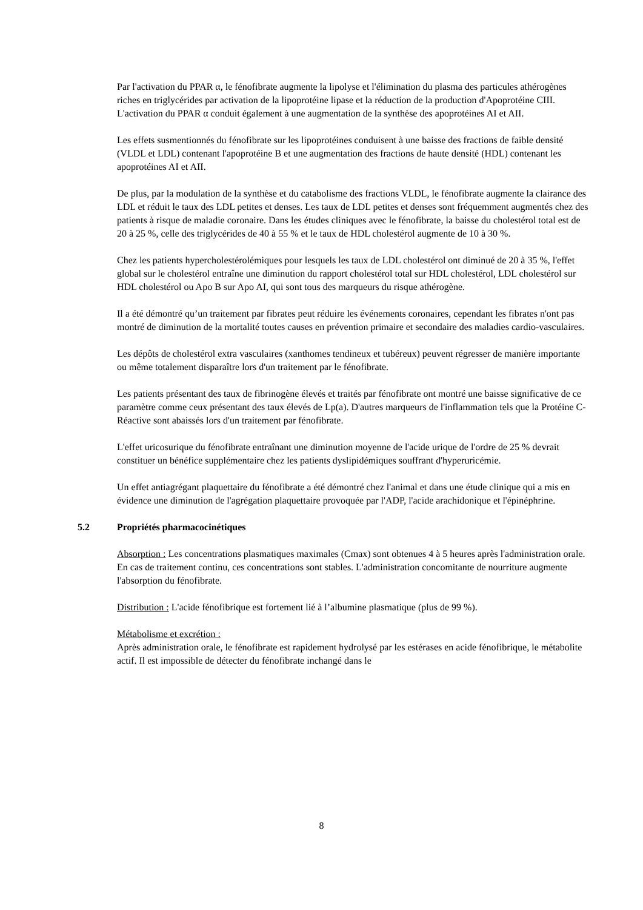Par l'activation du PPAR α, le fénofibrate augmente la lipolyse et l'élimination du plasma des particules athérogènes riches en triglycérides par activation de la lipoprotéine lipase et la réduction de la production d'Apoprotéine CIII. L'activation du PPAR α conduit également à une augmentation de la synthèse des apoprotéines AI et AII.
Les effets susmentionnés du fénofibrate sur les lipoprotéines conduisent à une baisse des fractions de faible densité (VLDL et LDL) contenant l'apoprotéine B et une augmentation des fractions de haute densité (HDL) contenant les apoprotéines AI et AII.
De plus, par la modulation de la synthèse et du catabolisme des fractions VLDL, le fénofibrate augmente la clairance des LDL et réduit le taux des LDL petites et denses. Les taux de LDL petites et denses sont fréquemment augmentés chez des patients à risque de maladie coronaire. Dans les études cliniques avec le fénofibrate, la baisse du cholestérol total est de 20 à 25 %, celle des triglycérides de 40 à 55 % et le taux de HDL cholestérol augmente de 10 à 30 %.
Chez les patients hypercholestérolémiques pour lesquels les taux de LDL cholestérol ont diminué de 20 à 35 %, l'effet global sur le cholestérol entraîne une diminution du rapport cholestérol total sur HDL cholestérol, LDL cholestérol sur HDL cholestérol ou Apo B sur Apo AI, qui sont tous des marqueurs du risque athérogène.
Il a été démontré qu’un traitement par fibrates peut réduire les événements coronaires, cependant les fibrates n'ont pas montré de diminution de la mortalité toutes causes en prévention primaire et secondaire des maladies cardio-vasculaires.
Les dépôts de cholestérol extra vasculaires (xanthomes tendineux et tubéreux) peuvent régresser de manière importante ou même totalement disparaître lors d'un traitement par le fénofibrate.
Les patients présentant des taux de fibrinogène élevés et traités par fénofibrate ont montré une baisse significative de ce paramètre comme ceux présentant des taux élevés de Lp(a). D'autres marqueurs de l'inflammation tels que la Protéine C-Réactive sont abaissés lors d'un traitement par fénofibrate.
L'effet uricosurique du fénofibrate entraînant une diminution moyenne de l'acide urique de l'ordre de 25 % devrait constituer un bénéfice supplémentaire chez les patients dyslipidémiques souffrant d'hyperuricémie.
Un effet antiagrégant plaquettaire du fénofibrate a été démontré chez l'animal et dans une étude clinique qui a mis en évidence une diminution de l'agrégation plaquettaire provoquée par l'ADP, l'acide arachidonique et l'épinéphrine.
5.2 Propriétés pharmacocinétiques
Absorption : Les concentrations plasmatiques maximales (Cmax) sont obtenues 4 à 5 heures après l'administration orale. En cas de traitement continu, ces concentrations sont stables. L'administration concomitante de nourriture augmente l'absorption du fénofibrate.
Distribution : L'acide fénofibrique est fortement lié à l’albumine plasmatique (plus de 99 %).
Métabolisme et excrétion :
Après administration orale, le fénofibrate est rapidement hydrolysé par les estérases en acide fénofibrique, le métabolite actif. Il est impossible de détecter du fénofibrate inchangé dans le
8